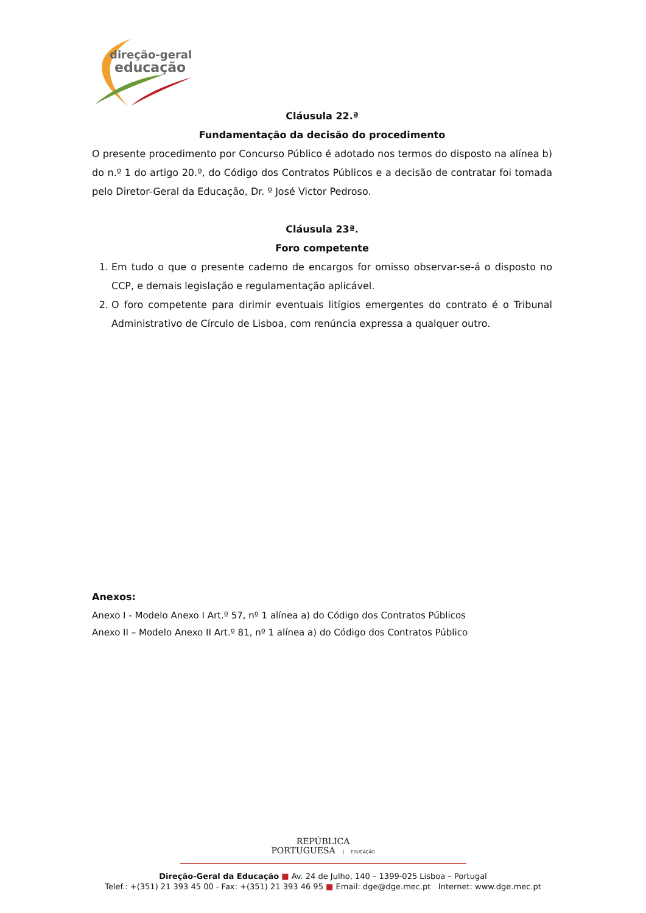direção-geral
educação
Cláusula 22.ª
Fundamentação da decisão do procedimento
O presente procedimento por Concurso Público é adotado nos termos do disposto na alínea b) do n.º 1 do artigo 20.º, do Código dos Contratos Públicos e a decisão de contratar foi tomada pelo Diretor-Geral da Educação, Dr. º José Victor Pedroso.
Cláusula 23ª.
Foro competente
1. Em tudo o que o presente caderno de encargos for omisso observar-se-á o disposto no CCP, e demais legislação e regulamentação aplicável.
2. O foro competente para dirimir eventuais litígios emergentes do contrato é o Tribunal Administrativo de Círculo de Lisboa, com renúncia expressa a qualquer outro.
Anexos:
Anexo I - Modelo Anexo I Art.º 57, nº 1 alínea a) do Código dos Contratos Públicos
Anexo II – Modelo Anexo II Art.º 81, nº 1 alínea a) do Código dos Contratos Público
REPÚBLICA
PORTUGUESA EDUCAÇÃO
Direção-Geral da Educação ■ Av. 24 de Julho, 140 – 1399-025 Lisboa – Portugal
Telef.: +(351) 21 393 45 00 - Fax: +(351) 21 393 46 95 ■ Email: dge@dge.mec.pt Internet: www.dge.mec.pt